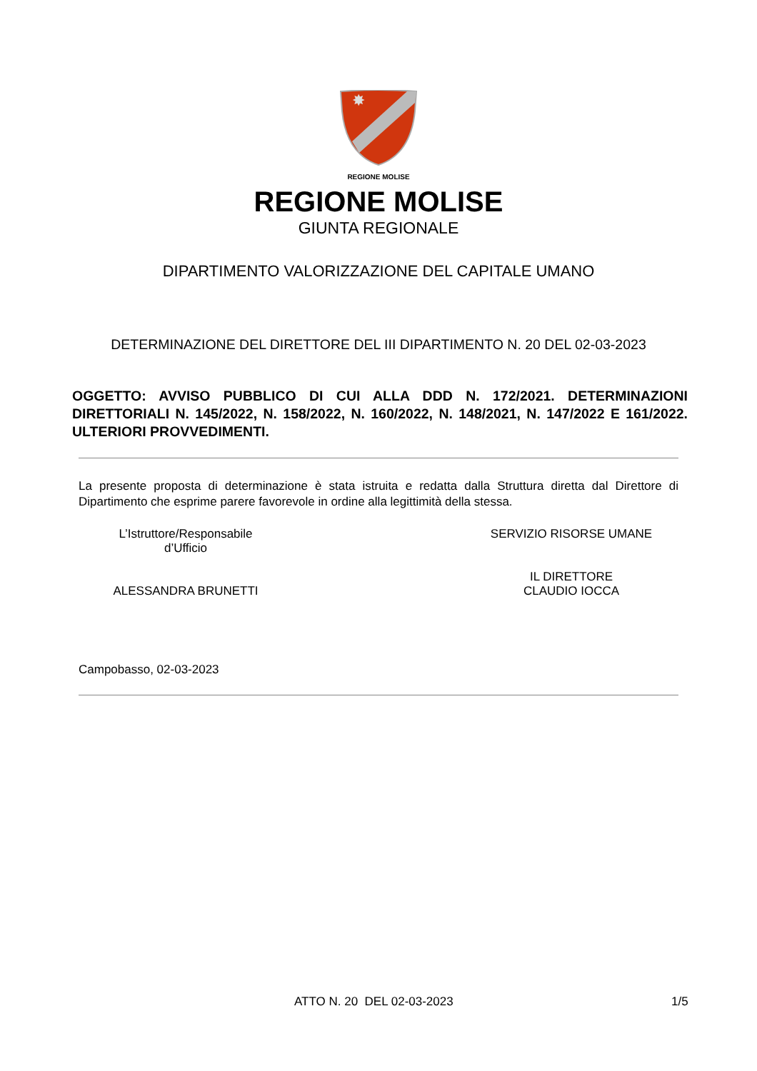✸
REGIONE MOLISE
REGIONE MOLISE
GIUNTA REGIONALE
DIPARTIMENTO VALORIZZAZIONE DEL CAPITALE UMANO
DETERMINAZIONE DEL DIRETTORE DEL III DIPARTIMENTO N. 20 DEL 02-03-2023
OGGETTO: AVVISO PUBBLICO DI CUI ALLA DDD N. 172/2021. DETERMINAZIONI DIRETTORIALI N. 145/2022, N. 158/2022, N. 160/2022, N. 148/2021, N. 147/2022 E 161/2022. ULTERIORI PROVVEDIMENTI.
La presente proposta di determinazione è stata istruita e redatta dalla Struttura diretta dal Direttore di Dipartimento che esprime parere favorevole in ordine alla legittimità della stessa.
L’Istruttore/Responsabile
d’Ufficio
ALESSANDRA BRUNETTI
SERVIZIO RISORSE UMANE
IL DIRETTORE
CLAUDIO IOCCA
Campobasso, 02-03-2023
ATTO N. 20 DEL 02-03-2023 1/5